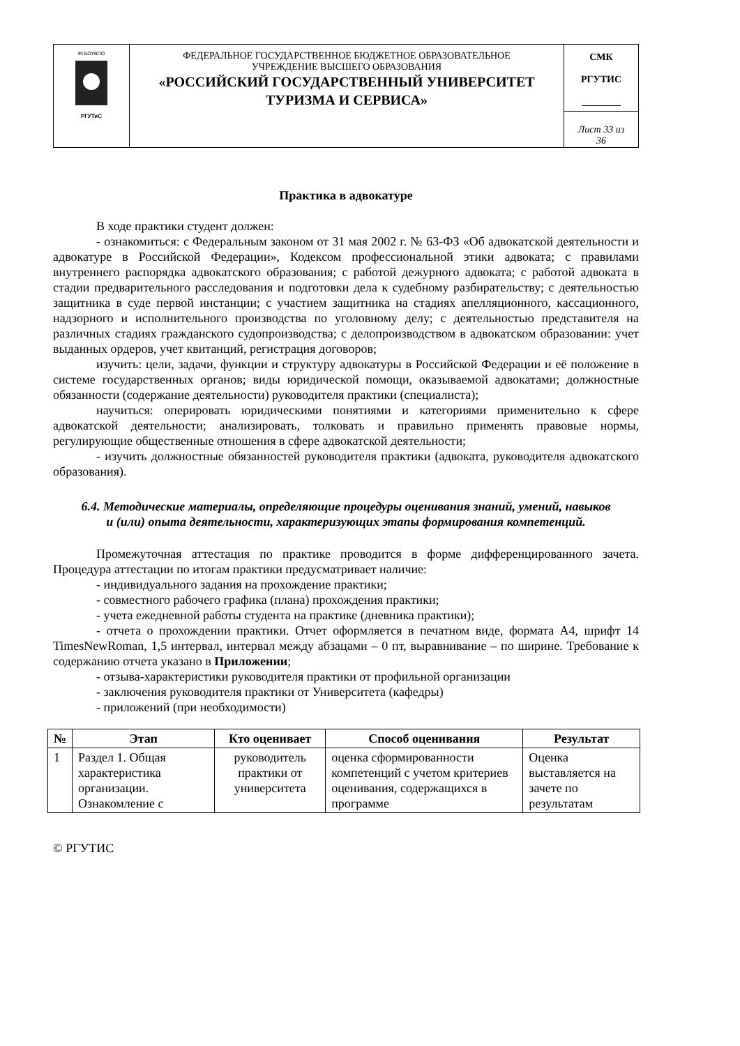| ФГБОУВПО РГУТиС | ФЕДЕРАЛЬНОЕ ГОСУДАРСТВЕННОЕ БЮДЖЕТНОЕ ОБРАЗОВАТЕЛЬНОЕ УЧРЕЖДЕНИЕ ВЫСШЕГО ОБРАЗОВАНИЯ «РОССИЙСКИЙ ГОСУДАРСТВЕННЫЙ УНИВЕРСИТЕТ ТУРИЗМА И СЕРВИСА» | СМК РГУТИС ________ |
| | | Лист 33 из 36 |
Практика в адвокатуре
В ходе практики студент должен:
- ознакомиться: с Федеральным законом от 31 мая 2002 г. № 63-ФЗ «Об адвокатской деятельности и адвокатуре в Российской Федерации», Кодексом профессиональной этики адвоката; с правилами внутреннего распорядка адвокатского образования; с работой дежурного адвоката; с работой адвоката в стадии предварительного расследования и подготовки дела к судебному разбирательству; с деятельностью защитника в суде первой инстанции; с участием защитника на стадиях апелляционного, кассационного, надзорного и исполнительного производства по уголовному делу; с деятельностью представителя на различных стадиях гражданского судопроизводства; с делопроизводством в адвокатском образовании: учет выданных ордеров, учет квитанций, регистрация договоров;
изучить: цели, задачи, функции и структуру адвокатуры в Российской Федерации и её положение в системе государственных органов; виды юридической помощи, оказываемой адвокатами; должностные обязанности (содержание деятельности) руководителя практики (специалиста);
научиться: оперировать юридическими понятиями и категориями применительно к сфере адвокатской деятельности; анализировать, толковать и правильно применять правовые нормы, регулирующие общественные отношения в сфере адвокатской деятельности;
- изучить должностные обязанностей руководителя практики (адвоката, руководителя адвокатского образования).
6.4. Методические материалы, определяющие процедуры оценивания знаний, умений, навыков и (или) опыта деятельности, характеризующих этапы формирования компетенций.
Промежуточная аттестация по практике проводится в форме дифференцированного зачета. Процедура аттестации по итогам практики предусматривает наличие:
- индивидуального задания на прохождение практики;
- совместного рабочего графика (плана) прохождения практики;
- учета ежедневной работы студента на практике (дневника практики);
- отчета о прохождении практики. Отчет оформляется в печатном виде, формата А4, шрифт 14 TimesNewRoman, 1,5 интервал, интервал между абзацами – 0 пт, выравнивание – по ширине. Требование к содержанию отчета указано в Приложении;
- отзыва-характеристики руководителя практики от профильной организации
- заключения руководителя практики от Университета (кафедры)
- приложений (при необходимости)
| № | Этап | Кто оценивает | Способ оценивания | Результат |
| --- | --- | --- | --- | --- |
| 1 | Раздел 1. Общая характеристика организации. Ознакомление с | руководитель практики от университета | оценка сформированности компетенций с учетом критериев оценивания, содержащихся в программе | Оценка выставляется на зачете по результатам |
© РГУТИС